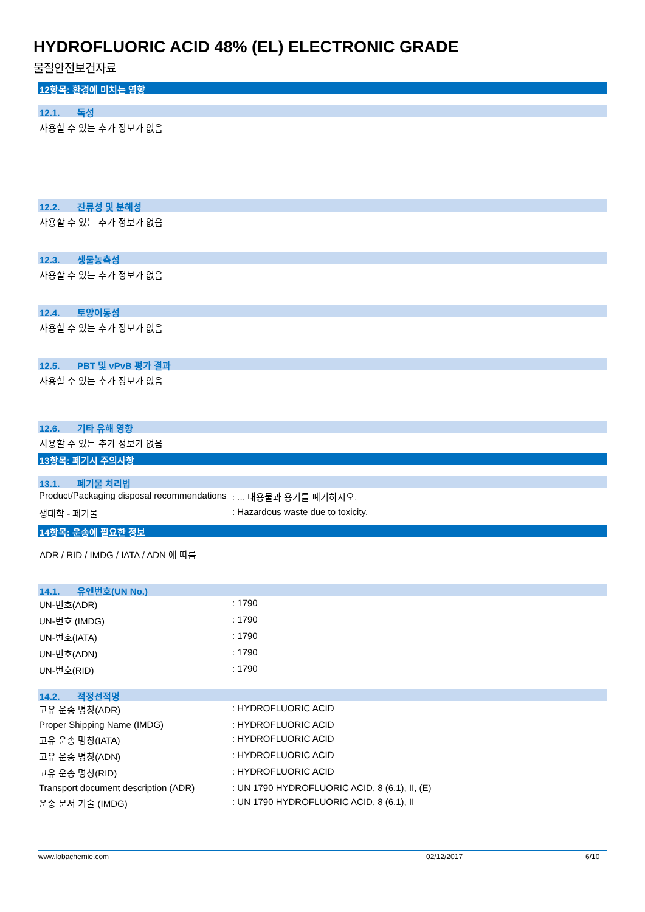HYDROFLUORIC ACID 48% (EL) ELECTRONIC GRADE
물질안전보건자료
12항목: 환경에 미치는 영향
12.1. 독성
사용할 수 있는 추가 정보가 없음
12.2. 잔류성 및 분해성
사용할 수 있는 추가 정보가 없음
12.3. 생물농축성
사용할 수 있는 추가 정보가 없음
12.4. 토양이동성
사용할 수 있는 추가 정보가 없음
12.5. PBT 및 vPvB 평가 결과
사용할 수 있는 추가 정보가 없음
12.6. 기타 유해 영향
사용할 수 있는 추가 정보가 없음
13항목: 폐기시 주의사항
13.1. 폐기물 처리법
| Product/Packaging disposal recommendations | : ... 내용물과 용기를 폐기하시오. |
| 생태학 - 폐기물 | : Hazardous waste due to toxicity. |
14항목: 운송에 필요한 정보
ADR / RID / IMDG / IATA / ADN 에 따름
14.1. 유엔번호(UN No.)
| UN-번호(ADR) | : 1790 |
| UN-번호 (IMDG) | : 1790 |
| UN-번호(IATA) | : 1790 |
| UN-번호(ADN) | : 1790 |
| UN-번호(RID) | : 1790 |
14.2. 적정선적명
| 고유 운송 명칭(ADR) | : HYDROFLUORIC ACID |
| Proper Shipping Name (IMDG) | : HYDROFLUORIC ACID |
| 고유 운송 명칭(IATA) | : HYDROFLUORIC ACID |
| 고유 운송 명칭(ADN) | : HYDROFLUORIC ACID |
| 고유 운송 명칭(RID) | : HYDROFLUORIC ACID |
| Transport document description (ADR) | : UN 1790 HYDROFLUORIC ACID, 8 (6.1), II, (E) |
| 운송 문서 기술 (IMDG) | : UN 1790 HYDROFLUORIC ACID, 8 (6.1), II |
www.lobachemie.com 02/12/2017 6/10